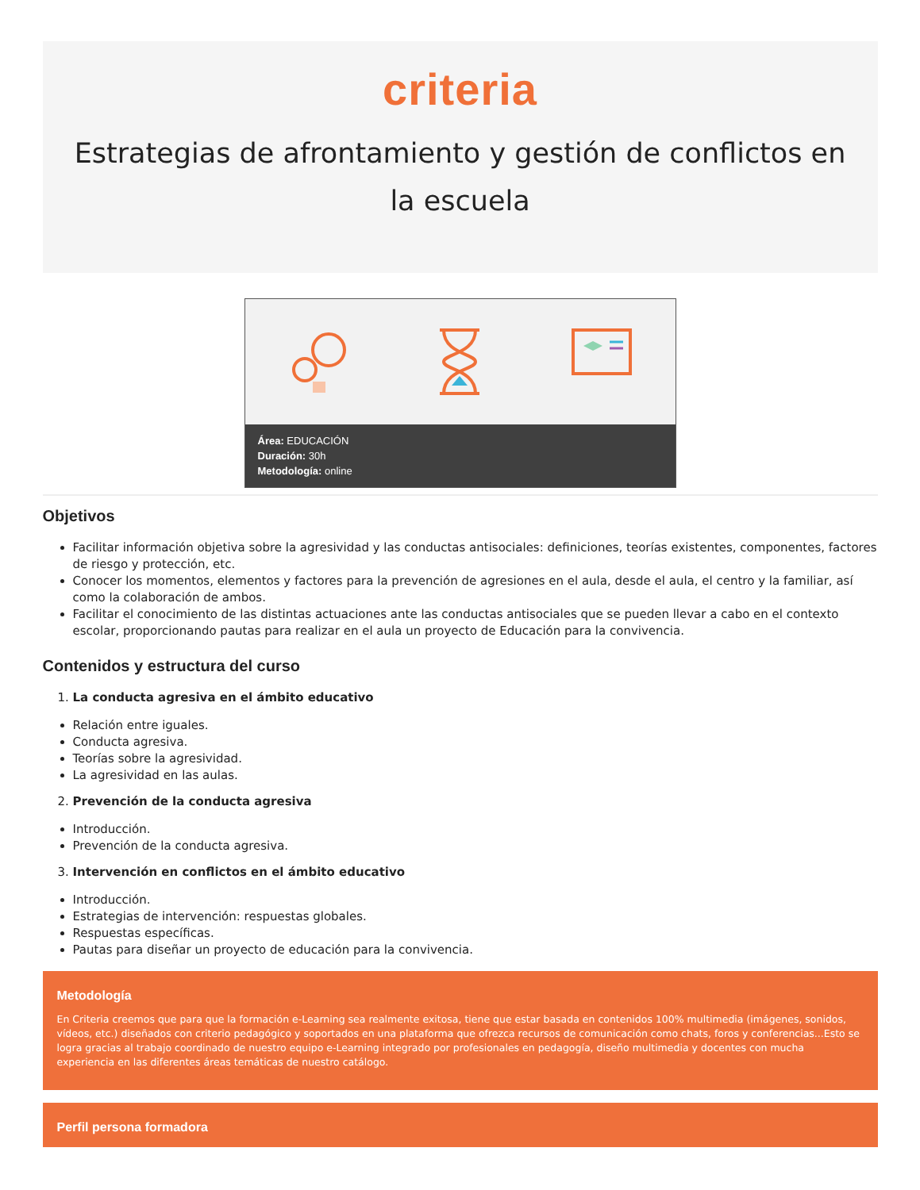criteria
Estrategias de afrontamiento y gestión de conflictos en la escuela
Área: EDUCACIÓN
Duración: 30h
Metodología: online
Objetivos
Facilitar información objetiva sobre la agresividad y las conductas antisociales: definiciones, teorías existentes, componentes, factores de riesgo y protección, etc.
Conocer los momentos, elementos y factores para la prevención de agresiones en el aula, desde el aula, el centro y la familiar, así como la colaboración de ambos.
Facilitar el conocimiento de las distintas actuaciones ante las conductas antisociales que se pueden llevar a cabo en el contexto escolar, proporcionando pautas para realizar en el aula un proyecto de Educación para la convivencia.
Contenidos y estructura del curso
1. La conducta agresiva en el ámbito educativo
Relación entre iguales.
Conducta agresiva.
Teorías sobre la agresividad.
La agresividad en las aulas.
2. Prevención de la conducta agresiva
Introducción.
Prevención de la conducta agresiva.
3. Intervención en conflictos en el ámbito educativo
Introducción.
Estrategias de intervención: respuestas globales.
Respuestas específicas.
Pautas para diseñar un proyecto de educación para la convivencia.
Metodología
En Criteria creemos que para que la formación e-Learning sea realmente exitosa, tiene que estar basada en contenidos 100% multimedia (imágenes, sonidos, vídeos, etc.) diseñados con criterio pedagógico y soportados en una plataforma que ofrezca recursos de comunicación como chats, foros y conferencias...Esto se logra gracias al trabajo coordinado de nuestro equipo e-Learning integrado por profesionales en pedagogía, diseño multimedia y docentes con mucha experiencia en las diferentes áreas temáticas de nuestro catálogo.
Perfil persona formadora